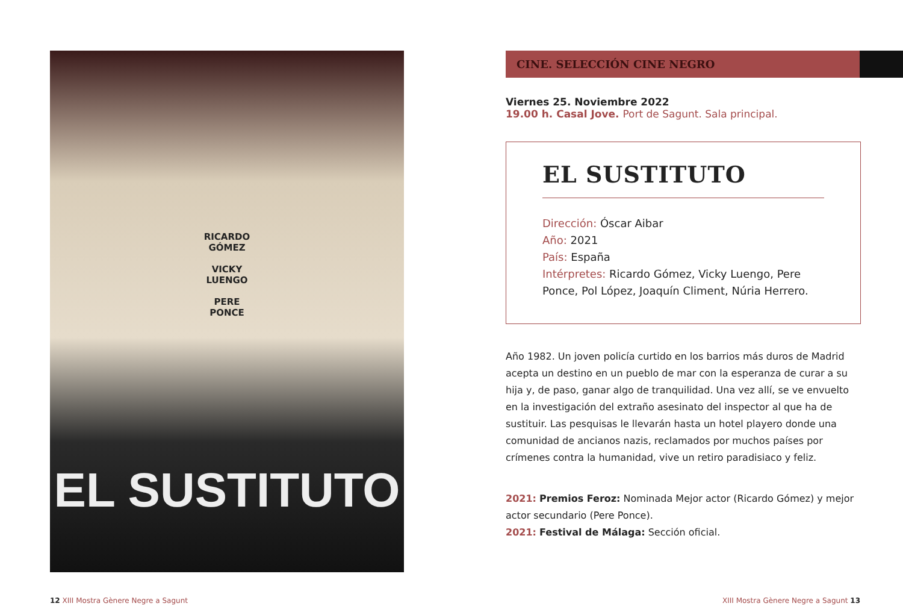RICARDO
GÓMEZ
VICKY
LUENGO
PERE
PONCE
EL SUSTITUTO
CINE. SELECCIÓN CINE NEGRO
Viernes 25. Noviembre 2022
19.00 h. Casal Jove. Port de Sagunt. Sala principal.
EL SUSTITUTO
Dirección: Óscar Aibar
Año: 2021
País: España
Intérpretes: Ricardo Gómez, Vicky Luengo, Pere Ponce, Pol López, Joaquín Climent, Núria Herrero.
Año 1982. Un joven policía curtido en los barrios más duros de Madrid acepta un destino en un pueblo de mar con la esperanza de curar a su hija y, de paso, ganar algo de tranquilidad. Una vez allí, se ve envuelto en la investigación del extraño asesinato del inspector al que ha de sustituir. Las pesquisas le llevarán hasta un hotel playero donde una comunidad de ancianos nazis, reclamados por muchos países por crímenes contra la humanidad, vive un retiro paradisiaco y feliz.
2021: Premios Feroz: Nominada Mejor actor (Ricardo Gómez) y mejor actor secundario (Pere Ponce).
2021: Festival de Málaga: Sección oficial.
12 XIII Mostra Gènere Negre a Sagunt
XIII Mostra Gènere Negre a Sagunt 13